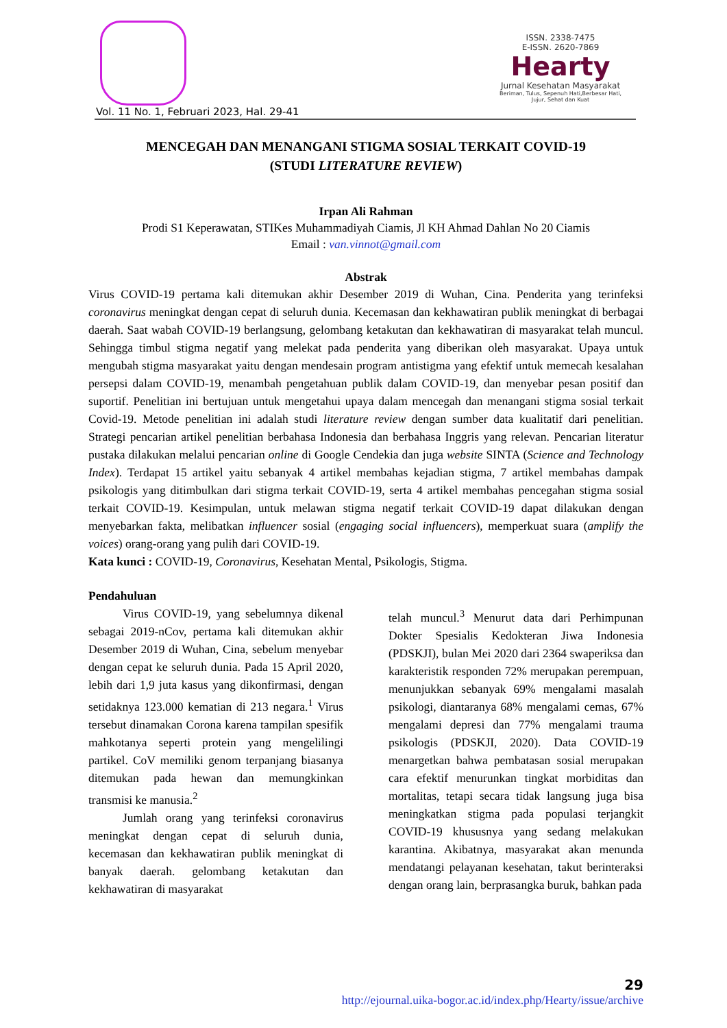Vol. 11 No. 1, Februari 2023, Hal. 29-41
ISSN. 2338-7475
E-ISSN. 2620-7869
Hearty
Jurnal Kesehatan Masyarakat
Beriman, Tulus, Sepenuh Hati,Berbesar Hati,
Jujur, Sehat dan Kuat
MENCEGAH DAN MENANGANI STIGMA SOSIAL TERKAIT COVID-19
(STUDI LITERATURE REVIEW)
Irpan Ali Rahman
Prodi S1 Keperawatan, STIKes Muhammadiyah Ciamis, Jl KH Ahmad Dahlan No 20 Ciamis
Email : van.vinnot@gmail.com
Abstrak
Virus COVID-19 pertama kali ditemukan akhir Desember 2019 di Wuhan, Cina. Penderita yang terinfeksi coronavirus meningkat dengan cepat di seluruh dunia. Kecemasan dan kekhawatiran publik meningkat di berbagai daerah. Saat wabah COVID-19 berlangsung, gelombang ketakutan dan kekhawatiran di masyarakat telah muncul. Sehingga timbul stigma negatif yang melekat pada penderita yang diberikan oleh masyarakat. Upaya untuk mengubah stigma masyarakat yaitu dengan mendesain program antistigma yang efektif untuk memecah kesalahan persepsi dalam COVID-19, menambah pengetahuan publik dalam COVID-19, dan menyebar pesan positif dan suportif. Penelitian ini bertujuan untuk mengetahui upaya dalam mencegah dan menangani stigma sosial terkait Covid-19. Metode penelitian ini adalah studi literature review dengan sumber data kualitatif dari penelitian. Strategi pencarian artikel penelitian berbahasa Indonesia dan berbahasa Inggris yang relevan. Pencarian literatur pustaka dilakukan melalui pencarian online di Google Cendekia dan juga website SINTA (Science and Technology Index). Terdapat 15 artikel yaitu sebanyak 4 artikel membahas kejadian stigma, 7 artikel membahas dampak psikologis yang ditimbulkan dari stigma terkait COVID-19, serta 4 artikel membahas pencegahan stigma sosial terkait COVID-19. Kesimpulan, untuk melawan stigma negatif terkait COVID-19 dapat dilakukan dengan menyebarkan fakta, melibatkan influencer sosial (engaging social influencers), memperkuat suara (amplify the voices) orang-orang yang pulih dari COVID-19.
Kata kunci : COVID-19, Coronavirus, Kesehatan Mental, Psikologis, Stigma.
Pendahuluan
Virus COVID-19, yang sebelumnya dikenal sebagai 2019-nCov, pertama kali ditemukan akhir Desember 2019 di Wuhan, Cina, sebelum menyebar dengan cepat ke seluruh dunia. Pada 15 April 2020, lebih dari 1,9 juta kasus yang dikonfirmasi, dengan setidaknya 123.000 kematian di 213 negara.<sup>1</sup> Virus tersebut dinamakan Corona karena tampilan spesifik mahkotanya seperti protein yang mengelilingi partikel. CoV memiliki genom terpanjang biasanya ditemukan pada hewan dan memungkinkan transmisi ke manusia.<sup>2</sup>
Jumlah orang yang terinfeksi coronavirus meningkat dengan cepat di seluruh dunia, kecemasan dan kekhawatiran publik meningkat di banyak daerah. gelombang ketakutan dan kekhawatiran di masyarakat
telah muncul.<sup>3</sup> Menurut data dari Perhimpunan Dokter Spesialis Kedokteran Jiwa Indonesia (PDSKJI), bulan Mei 2020 dari 2364 swaperiksa dan karakteristik responden 72% merupakan perempuan, menunjukkan sebanyak 69% mengalami masalah psikologi, diantaranya 68% mengalami cemas, 67% mengalami depresi dan 77% mengalami trauma psikologis (PDSKJI, 2020). Data COVID-19 menargetkan bahwa pembatasan sosial merupakan cara efektif menurunkan tingkat morbiditas dan mortalitas, tetapi secara tidak langsung juga bisa meningkatkan stigma pada populasi terjangkit COVID-19 khususnya yang sedang melakukan karantina. Akibatnya, masyarakat akan menunda mendatangi pelayanan kesehatan, takut berinteraksi dengan orang lain, berprasangka buruk, bahkan pada
29
http://ejournal.uika-bogor.ac.id/index.php/Hearty/issue/archive